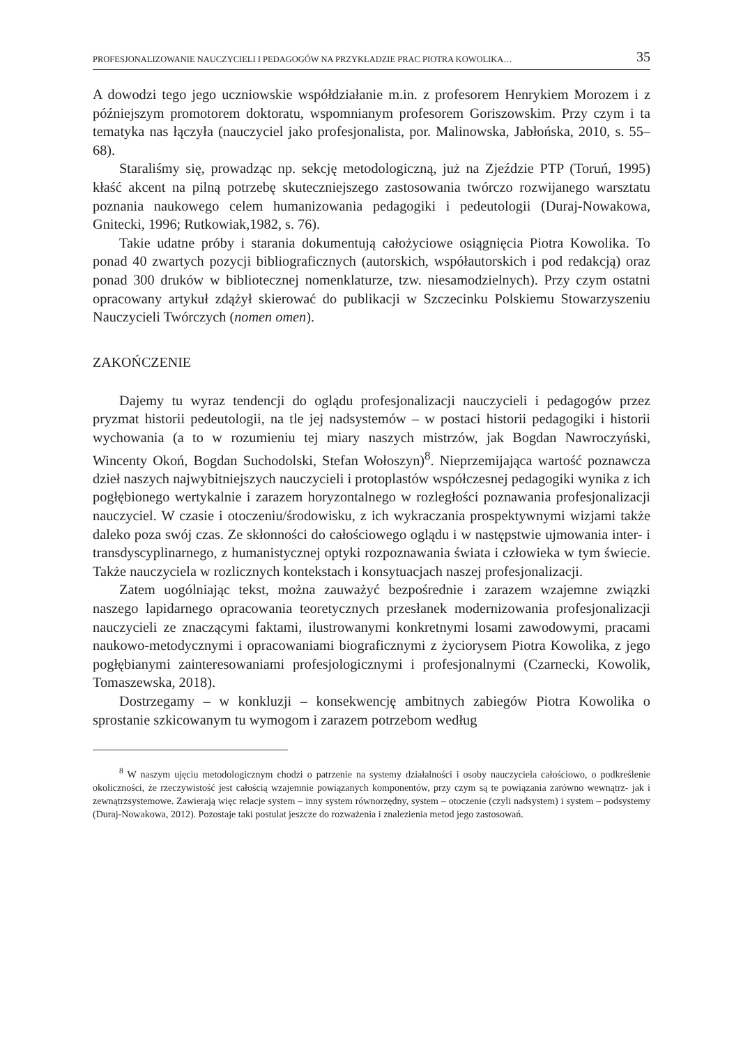PROFESJONALIZOWANIE NAUCZYCIELI I PEDAGOGÓW NA PRZYKŁADZIE PRAC PIOTRA KOWOLIKA… 35
A dowodzi tego jego uczniowskie współdziałanie m.in. z profesorem Henrykiem Morozem i z późniejszym promotorem doktoratu, wspomnianym profesorem Goriszowskim. Przy czym i ta tematyka nas łączyła (nauczyciel jako profesjonalista, por. Malinowska, Jabłońska, 2010, s. 55–68).
Staraliśmy się, prowadząc np. sekcję metodologiczną, już na Zjeździe PTP (Toruń, 1995) kłaść akcent na pilną potrzebę skuteczniejszego zastosowania twórczo rozwijanego warsztatu poznania naukowego celem humanizowania pedagogiki i pedeutologii (Duraj-Nowakowa, Gnitecki, 1996; Rutkowiak,1982, s. 76).
Takie udatne próby i starania dokumentują całożyciowe osiągnięcia Piotra Kowolika. To ponad 40 zwartych pozycji bibliograficznych (autorskich, współautorskich i pod redakcją) oraz ponad 300 druków w bibliotecznej nomenklaturze, tzw. niesamodzielnych). Przy czym ostatni opracowany artykuł zdążył skierować do publikacji w Szczecinku Polskiemu Stowarzyszeniu Nauczycieli Twórczych (nomen omen).
ZAKOŃCZENIE
Dajemy tu wyraz tendencji do oglądu profesjonalizacji nauczycieli i pedagogów przez pryzmat historii pedeutologii, na tle jej nadsystemów – w postaci historii pedagogiki i historii wychowania (a to w rozumieniu tej miary naszych mistrzów, jak Bogdan Nawroczyński, Wincenty Okoń, Bogdan Suchodolski, Stefan Wołoszyn)<sup>8</sup>. Nieprzemijająca wartość poznawcza dzieł naszych najwybitniejszych nauczycieli i protoplastów współczesnej pedagogiki wynika z ich pogłębionego wertykalnie i zarazem horyzontalnego w rozległości poznawania profesjonalizacji nauczyciel. W czasie i otoczeniu/środowisku, z ich wykraczania prospektywnymi wizjami także daleko poza swój czas. Ze skłonności do całościowego oglądu i w następstwie ujmowania inter- i transdyscyplinarnego, z humanistycznej optyki rozpoznawania świata i człowieka w tym świecie. Także nauczyciela w rozlicznych kontekstach i konsytuacjach naszej profesjonalizacji.
Zatem uogólniając tekst, można zauważyć bezpośrednie i zarazem wzajemne związki naszego lapidarnego opracowania teoretycznych przesłanek modernizowania profesjonalizacji nauczycieli ze znaczącymi faktami, ilustrowanymi konkretnymi losami zawodowymi, pracami naukowo-metodycznymi i opracowaniami biograficznymi z życiorysem Piotra Kowolika, z jego pogłębianymi zainteresowaniami profesjologicznymi i profesjonalnymi (Czarnecki, Kowolik, Tomaszewska, 2018).
Dostrzegamy – w konkluzji – konsekwencję ambitnych zabiegów Piotra Kowolika o sprostanie szkicowanym tu wymogom i zarazem potrzebom według
<sup>8</sup> W naszym ujęciu metodologicznym chodzi o patrzenie na systemy działalności i osoby nauczyciela całościowo, o podkreślenie okoliczności, że rzeczywistość jest całością wzajemnie powiązanych komponentów, przy czym są te powiązania zarówno wewnątrz- jak i zewnątrzsystemowe. Zawierają więc relacje system – inny system równorzędny, system – otoczenie (czyli nadsystem) i system – podsystemy (Duraj-Nowakowa, 2012). Pozostaje taki postulat jeszcze do rozważenia i znalezienia metod jego zastosowań.